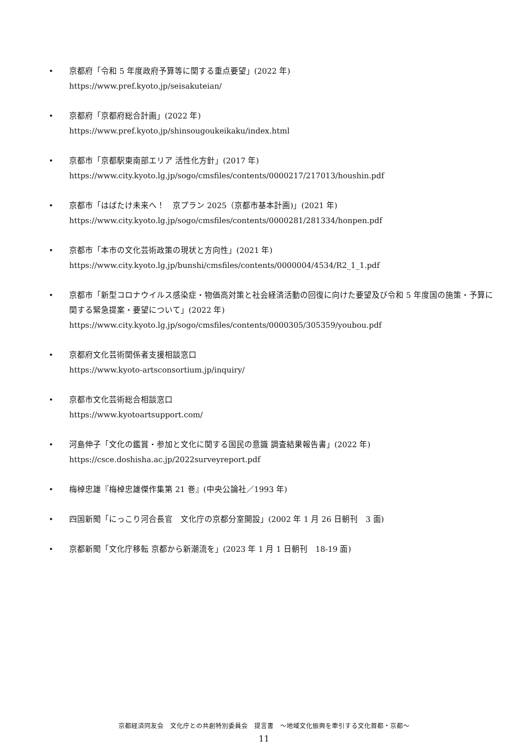• 京都府「令和 5 年度政府予算等に関する重点要望」(2022 年)
https://www.pref.kyoto.jp/seisakuteian/
• 京都府「京都府総合計画」(2022 年)
https://www.pref.kyoto.jp/shinsougoukeikaku/index.html
• 京都市「京都駅東南部エリア 活性化方針」(2017 年)
https://www.city.kyoto.lg.jp/sogo/cmsfiles/contents/0000217/217013/houshin.pdf
• 京都市「はばたけ未来へ！　京プラン 2025（京都市基本計画)」(2021 年)
https://www.city.kyoto.lg.jp/sogo/cmsfiles/contents/0000281/281334/honpen.pdf
• 京都市「本市の文化芸術政策の現状と方向性」(2021 年)
https://www.city.kyoto.lg.jp/bunshi/cmsfiles/contents/0000004/4534/R2_1_1.pdf
• 京都市「新型コロナウイルス感染症・物価高対策と社会経済活動の回復に向けた要望及び令和 5 年度国の施策・予算に関する緊急提案・要望について」(2022 年)
https://www.city.kyoto.lg.jp/sogo/cmsfiles/contents/0000305/305359/youbou.pdf
• 京都府文化芸術関係者支援相談窓口
https://www.kyoto-artsconsortium.jp/inquiry/
• 京都市文化芸術総合相談窓口
https://www.kyotoartsupport.com/
• 河島伸子「文化の鑑賞・参加と文化に関する国民の意識 調査結果報告書」(2022 年)
https://csce.doshisha.ac.jp/2022surveyreport.pdf
• 梅棹忠雄『梅棹忠雄傑作集第 21 巻』(中央公論社／1993 年)
• 四国新聞「にっこり河合長官　文化庁の京都分室開設」(2002 年 1 月 26 日朝刊　3 面)
• 京都新聞「文化庁移転 京都から新潮流を」(2023 年 1 月 1 日朝刊　18-19 面)
京都経済同友会　文化庁との共創特別委員会　提言書　～地域文化振興を牽引する文化首都・京都～
11